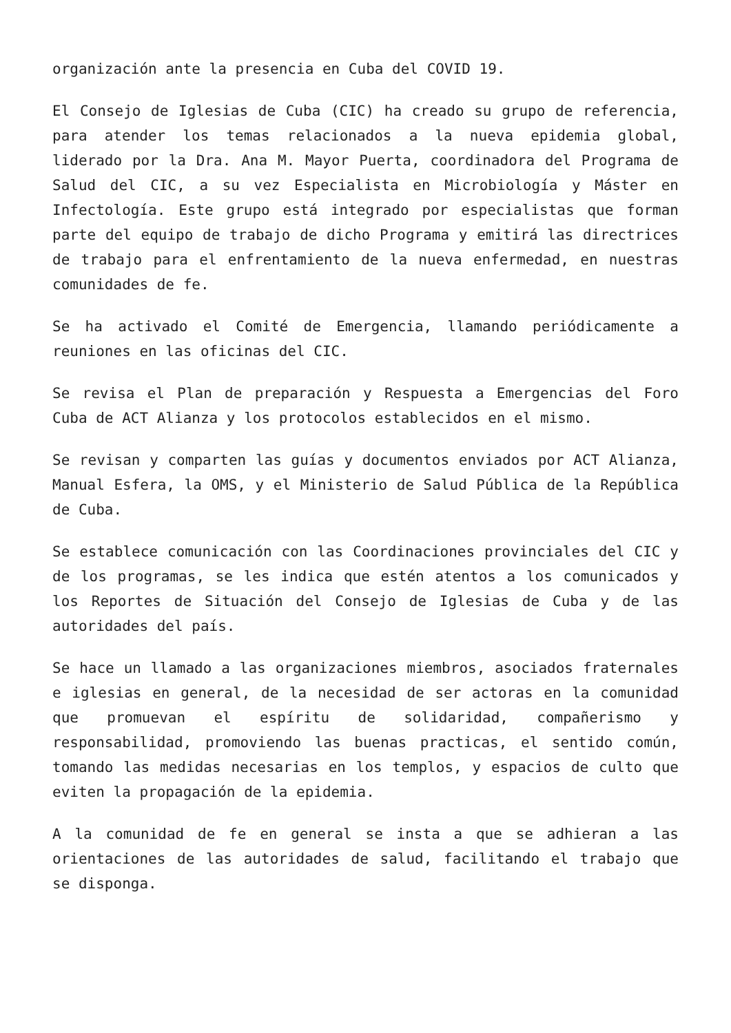organización ante la presencia en Cuba del COVID 19.
El Consejo de Iglesias de Cuba (CIC) ha creado su grupo de referencia, para atender los temas relacionados a la nueva epidemia global, liderado por la Dra. Ana M. Mayor Puerta, coordinadora del Programa de Salud del CIC, a su vez Especialista en Microbiología y Máster en Infectología. Este grupo está integrado por especialistas que forman parte del equipo de trabajo de dicho Programa y emitirá las directrices de trabajo para el enfrentamiento de la nueva enfermedad, en nuestras comunidades de fe.
Se ha activado el Comité de Emergencia, llamando periódicamente a reuniones en las oficinas del CIC.
Se revisa el Plan de preparación y Respuesta a Emergencias del Foro Cuba de ACT Alianza y los protocolos establecidos en el mismo.
Se revisan y comparten las guías y documentos enviados por ACT Alianza, Manual Esfera, la OMS, y el Ministerio de Salud Pública de la República de Cuba.
Se establece comunicación con las Coordinaciones provinciales del CIC y de los programas, se les indica que estén atentos a los comunicados y los Reportes de Situación del Consejo de Iglesias de Cuba y de las autoridades del país.
Se hace un llamado a las organizaciones miembros, asociados fraternales e iglesias en general, de la necesidad de ser actoras en la comunidad que promuevan el espíritu de solidaridad, compañerismo y responsabilidad, promoviendo las buenas practicas, el sentido común, tomando las medidas necesarias en los templos, y espacios de culto que eviten la propagación de la epidemia.
A la comunidad de fe en general se insta a que se adhieran a las orientaciones de las autoridades de salud, facilitando el trabajo que se disponga.